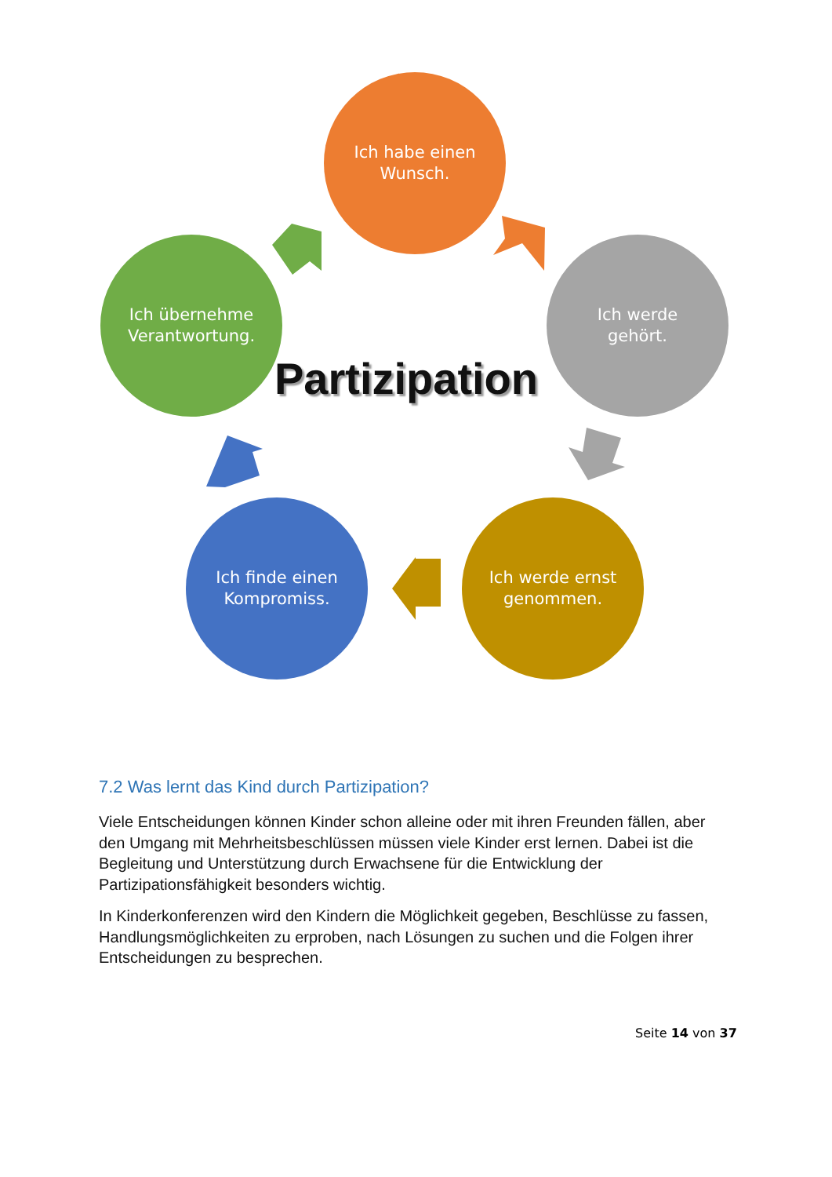Ich habe einen
Wunsch.
Ich werde
gehört.
Ich werde ernst
genommen.
Ich finde einen
Kompromiss.
Ich übernehme
Verantwortung.
Partizipation
7.2 Was lernt das Kind durch Partizipation?
Viele Entscheidungen können Kinder schon alleine oder mit ihren Freunden fällen, aber den Umgang mit Mehrheitsbeschlüssen müssen viele Kinder erst lernen. Dabei ist die Begleitung und Unterstützung durch Erwachsene für die Entwicklung der Partizipationsfähigkeit besonders wichtig.
In Kinderkonferenzen wird den Kindern die Möglichkeit gegeben, Beschlüsse zu fassen, Handlungsmöglichkeiten zu erproben, nach Lösungen zu suchen und die Folgen ihrer Entscheidungen zu besprechen.
Seite 14 von 37